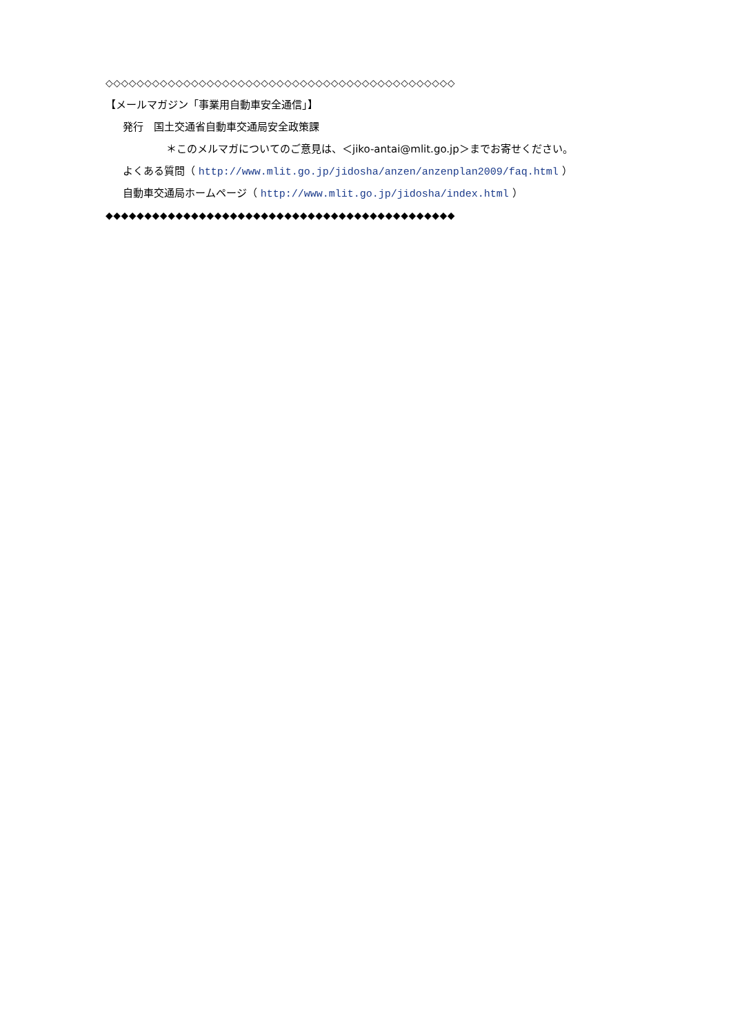◇◇◇◇◇◇◇◇◇◇◇◇◇◇◇◇◇◇◇◇◇◇◇◇◇◇◇◇◇◇◇◇◇◇◇◇◇◇◇◇◇◇◇◇◇
【メールマガジン「事業用自動車安全通信」】
発行　国土交通省自動車交通局安全政策課
＊このメルマガについてのご意見は、＜jiko-antai@mlit.go.jp＞までお寄せください。
よくある質問（ http://www.mlit.go.jp/jidosha/anzen/anzenplan2009/faq.html ）
自動車交通局ホームページ（ http://www.mlit.go.jp/jidosha/index.html ）
◆◆◆◆◆◆◆◆◆◆◆◆◆◆◆◆◆◆◆◆◆◆◆◆◆◆◆◆◆◆◆◆◆◆◆◆◆◆◆◆◆◆◆◆◆